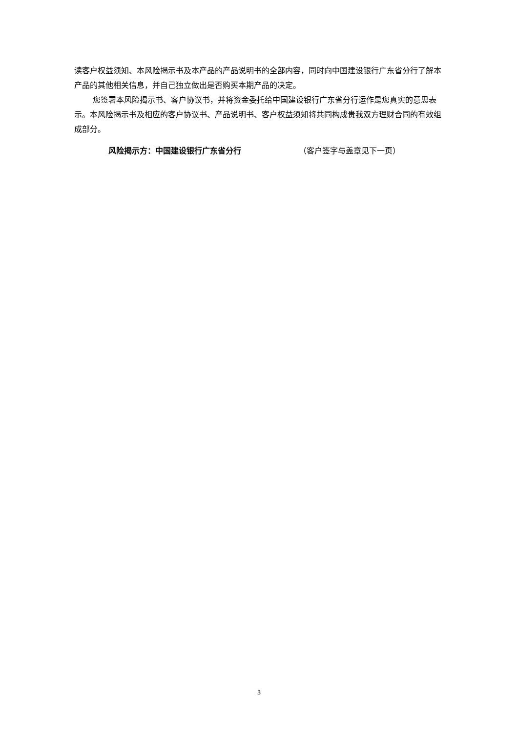读客户权益须知、本风险揭示书及本产品的产品说明书的全部内容，同时向中国建设银行广东省分行了解本产品的其他相关信息，并自己独立做出是否购买本期产品的决定。
您签署本风险揭示书、客户协议书，并将资金委托给中国建设银行广东省分行运作是您真实的意思表示。本风险揭示书及相应的客户协议书、产品说明书、客户权益须知将共同构成贵我双方理财合同的有效组成部分。
风险揭示方：中国建设银行广东省分行 （客户签字与盖章见下一页）
3